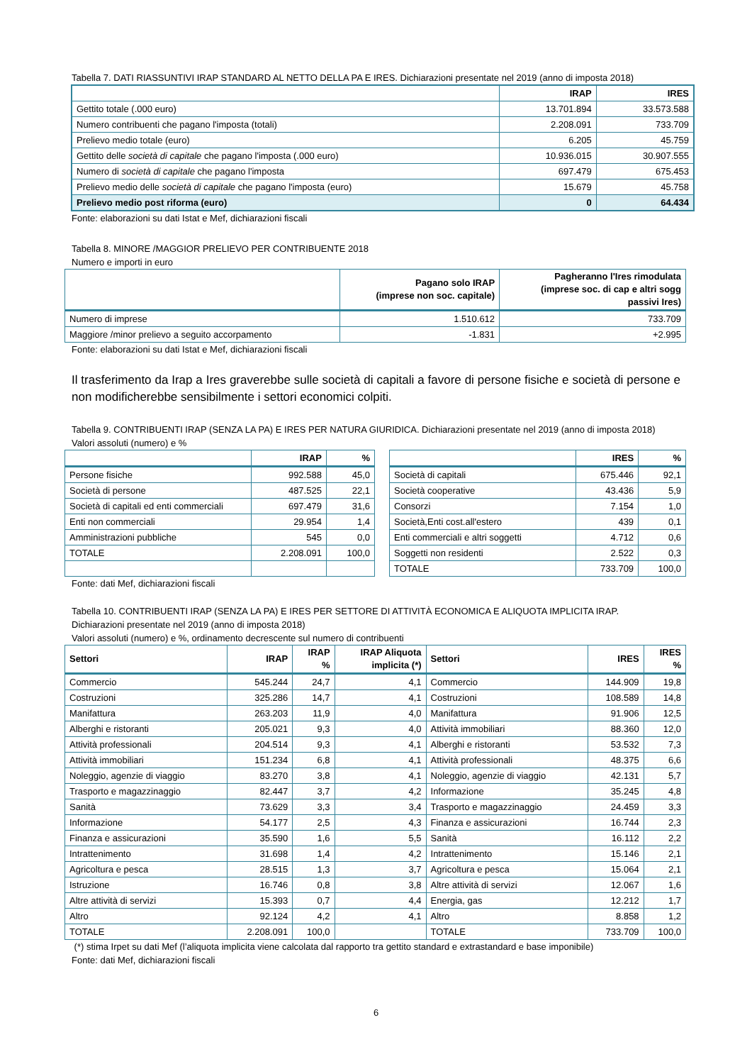Tabella 7. DATI RIASSUNTIVI IRAP STANDARD AL NETTO DELLA PA E IRES. Dichiarazioni presentate nel 2019 (anno di imposta 2018)
| | IRAP | IRES |
| --- | --- | --- |
| Gettito totale (.000 euro) | 13.701.894 | 33.573.588 |
| Numero contribuenti che pagano l'imposta (totali) | 2.208.091 | 733.709 |
| Prelievo medio totale (euro) | 6.205 | 45.759 |
| Gettito delle società di capitale che pagano l'imposta (.000 euro) | 10.936.015 | 30.907.555 |
| Numero di società di capitale che pagano l'imposta | 697.479 | 675.453 |
| Prelievo medio delle società di capitale che pagano l'imposta (euro) | 15.679 | 45.758 |
| Prelievo medio post riforma (euro) | 0 | 64.434 |
Fonte: elaborazioni su dati Istat e Mef, dichiarazioni fiscali
Tabella 8. MINORE /MAGGIOR PRELIEVO PER CONTRIBUENTE 2018
Numero e importi in euro
| | Pagano solo IRAP (imprese non soc. capitale) | Pagheranno l'Ires rimodulata (imprese soc. di cap e altri sogg passivi Ires) |
| --- | --- | --- |
| Numero di imprese | 1.510.612 | 733.709 |
| Maggiore /minor prelievo a seguito accorpamento | -1.831 | +2.995 |
Fonte: elaborazioni su dati Istat e Mef, dichiarazioni fiscali
Il trasferimento da Irap a Ires graverebbe sulle società di capitali a favore di persone fisiche e società di persone e non modificherebbe sensibilmente i settori economici colpiti.
Tabella 9. CONTRIBUENTI IRAP (SENZA LA PA) E IRES PER NATURA GIURIDICA. Dichiarazioni presentate nel 2019 (anno di imposta 2018)
Valori assoluti (numero) e %
| | IRAP | % |
| --- | --- | --- |
| Persone fisiche | 992.588 | 45,0 |
| Società di persone | 487.525 | 22,1 |
| Società di capitali ed enti commerciali | 697.479 | 31,6 |
| Enti non commerciali | 29.954 | 1,4 |
| Amministrazioni pubbliche | 545 | 0,0 |
| TOTALE | 2.208.091 | 100,0 |
| | IRES | % |
| --- | --- | --- |
| Società di capitali | 675.446 | 92,1 |
| Società cooperative | 43.436 | 5,9 |
| Consorzi | 7.154 | 1,0 |
| Società,Enti cost.all'estero | 439 | 0,1 |
| Enti commerciali e altri soggetti | 4.712 | 0,6 |
| Soggetti non residenti | 2.522 | 0,3 |
| TOTALE | 733.709 | 100,0 |
Fonte: dati Mef, dichiarazioni fiscali
Tabella 10. CONTRIBUENTI IRAP (SENZA LA PA) E IRES PER SETTORE DI ATTIVITÀ ECONOMICA E ALIQUOTA IMPLICITA IRAP.
Dichiarazioni presentate nel 2019 (anno di imposta 2018)
Valori assoluti (numero) e %, ordinamento decrescente sul numero di contribuenti
| Settori | IRAP | IRAP % | IRAP Aliquota implicita (*) | Settori | IRES | IRES % |
| --- | --- | --- | --- | --- | --- | --- |
| Commercio | 545.244 | 24,7 | 4,1 | Commercio | 144.909 | 19,8 |
| Costruzioni | 325.286 | 14,7 | 4,1 | Costruzioni | 108.589 | 14,8 |
| Manifattura | 263.203 | 11,9 | 4,0 | Manifattura | 91.906 | 12,5 |
| Alberghi e ristoranti | 205.021 | 9,3 | 4,0 | Attività immobiliari | 88.360 | 12,0 |
| Attività professionali | 204.514 | 9,3 | 4,1 | Alberghi e ristoranti | 53.532 | 7,3 |
| Attività immobiliari | 151.234 | 6,8 | 4,1 | Attività professionali | 48.375 | 6,6 |
| Noleggio, agenzie di viaggio | 83.270 | 3,8 | 4,1 | Noleggio, agenzie di viaggio | 42.131 | 5,7 |
| Trasporto e magazzinaggio | 82.447 | 3,7 | 4,2 | Informazione | 35.245 | 4,8 |
| Sanità | 73.629 | 3,3 | 3,4 | Trasporto e magazzinaggio | 24.459 | 3,3 |
| Informazione | 54.177 | 2,5 | 4,3 | Finanza e assicurazioni | 16.744 | 2,3 |
| Finanza e assicurazioni | 35.590 | 1,6 | 5,5 | Sanità | 16.112 | 2,2 |
| Intrattenimento | 31.698 | 1,4 | 4,2 | Intrattenimento | 15.146 | 2,1 |
| Agricoltura e pesca | 28.515 | 1,3 | 3,7 | Agricoltura e pesca | 15.064 | 2,1 |
| Istruzione | 16.746 | 0,8 | 3,8 | Altre attività di servizi | 12.067 | 1,6 |
| Altre attività di servizi | 15.393 | 0,7 | 4,4 | Energia, gas | 12.212 | 1,7 |
| Altro | 92.124 | 4,2 | 4,1 | Altro | 8.858 | 1,2 |
| TOTALE | 2.208.091 | 100,0 | | TOTALE | 733.709 | 100,0 |
(*) stima Irpet su dati Mef (l’aliquota implicita viene calcolata dal rapporto tra gettito standard e extrastandard e base imponibile)
Fonte: dati Mef, dichiarazioni fiscali
6